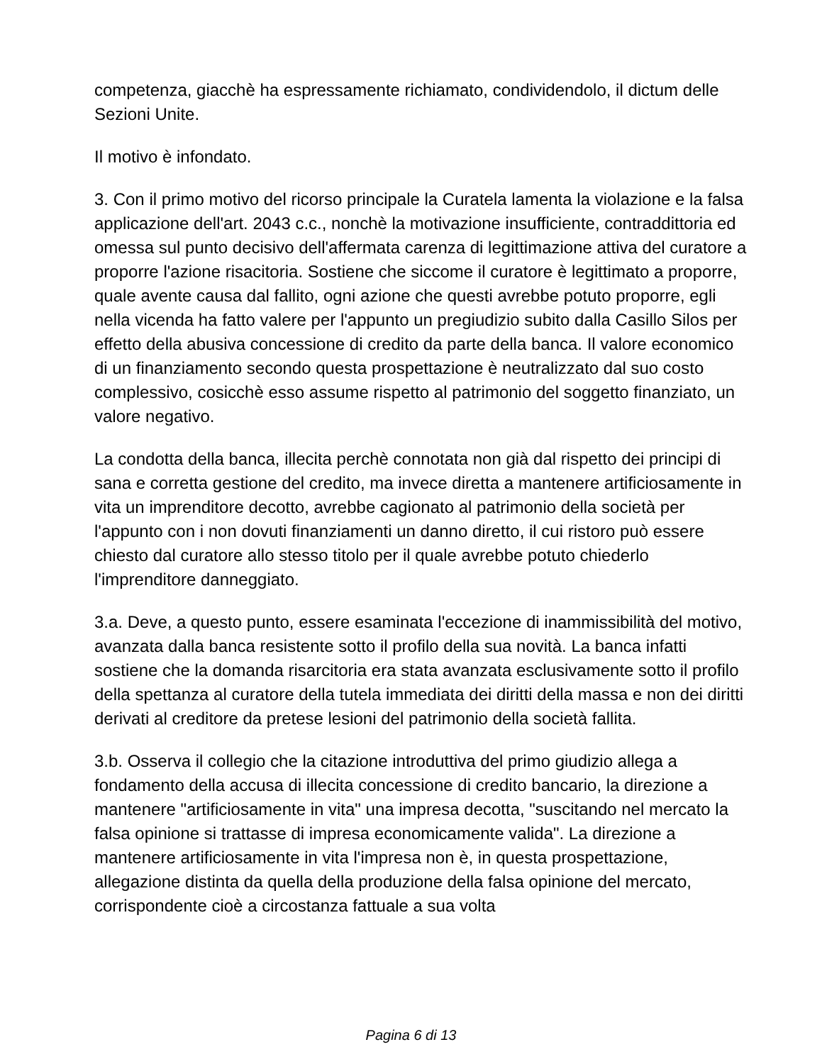competenza, giacchè ha espressamente richiamato, condividendolo, il dictum delle Sezioni Unite.
Il motivo è infondato.
3. Con il primo motivo del ricorso principale la Curatela lamenta la violazione e la falsa applicazione dell'art. 2043 c.c., nonchè la motivazione insufficiente, contraddittoria ed omessa sul punto decisivo dell'affermata carenza di legittimazione attiva del curatore a proporre l'azione risacitoria. Sostiene che siccome il curatore è legittimato a proporre, quale avente causa dal fallito, ogni azione che questi avrebbe potuto proporre, egli nella vicenda ha fatto valere per l'appunto un pregiudizio subito dalla Casillo Silos per effetto della abusiva concessione di credito da parte della banca. Il valore economico di un finanziamento secondo questa prospettazione è neutralizzato dal suo costo complessivo, cosicchè esso assume rispetto al patrimonio del soggetto finanziato, un valore negativo.
La condotta della banca, illecita perchè connotata non già dal rispetto dei principi di sana e corretta gestione del credito, ma invece diretta a mantenere artificiosamente in vita un imprenditore decotto, avrebbe cagionato al patrimonio della società per l'appunto con i non dovuti finanziamenti un danno diretto, il cui ristoro può essere chiesto dal curatore allo stesso titolo per il quale avrebbe potuto chiederlo l'imprenditore danneggiato.
3.a. Deve, a questo punto, essere esaminata l'eccezione di inammissibilità del motivo, avanzata dalla banca resistente sotto il profilo della sua novità. La banca infatti sostiene che la domanda risarcitoria era stata avanzata esclusivamente sotto il profilo della spettanza al curatore della tutela immediata dei diritti della massa e non dei diritti derivati al creditore da pretese lesioni del patrimonio della società fallita.
3.b. Osserva il collegio che la citazione introduttiva del primo giudizio allega a fondamento della accusa di illecita concessione di credito bancario, la direzione a mantenere "artificiosamente in vita" una impresa decotta, "suscitando nel mercato la falsa opinione si trattasse di impresa economicamente valida". La direzione a mantenere artificiosamente in vita l'impresa non è, in questa prospettazione, allegazione distinta da quella della produzione della falsa opinione del mercato, corrispondente cioè a circostanza fattuale a sua volta
Pagina 6 di 13